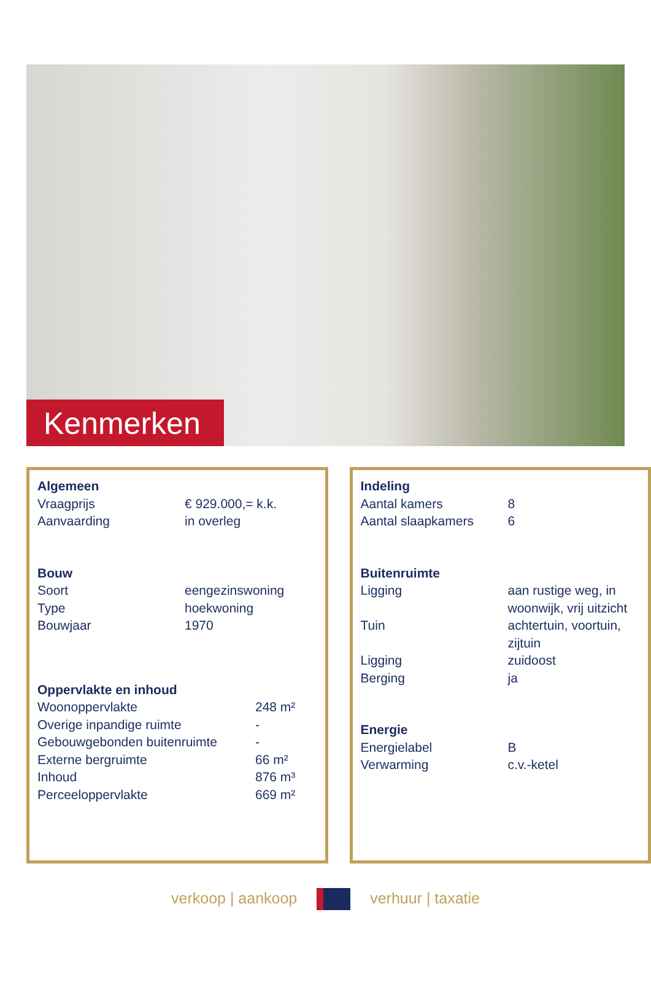Kenmerken
| Algemeen | |
| --- | --- |
| Vraagprijs | € 929.000,= k.k. |
| Aanvaarding | in overleg |
| Bouw | |
| Soort | eengezinswoning |
| Type | hoekwoning |
| Bouwjaar | 1970 |
| Oppervlakte en inhoud | |
| --- | --- |
| Woonoppervlakte | 248 m² |
| Overige inpandige ruimte | - |
| Gebouwgebonden buitenruimte | - |
| Externe bergruimte | 66 m² |
| Inhoud | 876 m³ |
| Perceeloppervlakte | 669 m² |
| Indeling | |
| --- | --- |
| Aantal kamers | 8 |
| Aantal slaapkamers | 6 |
| Buitenruimte | |
| Ligging | aan rustige weg, in woonwijk, vrij uitzicht |
| Tuin | achtertuin, voortuin, zijtuin |
| Ligging | zuidoost |
| Berging | ja |
| Energie | |
| Energielabel | B |
| Verwarming | c.v.-ketel |
verkoop | aankoop verhuur | taxatie